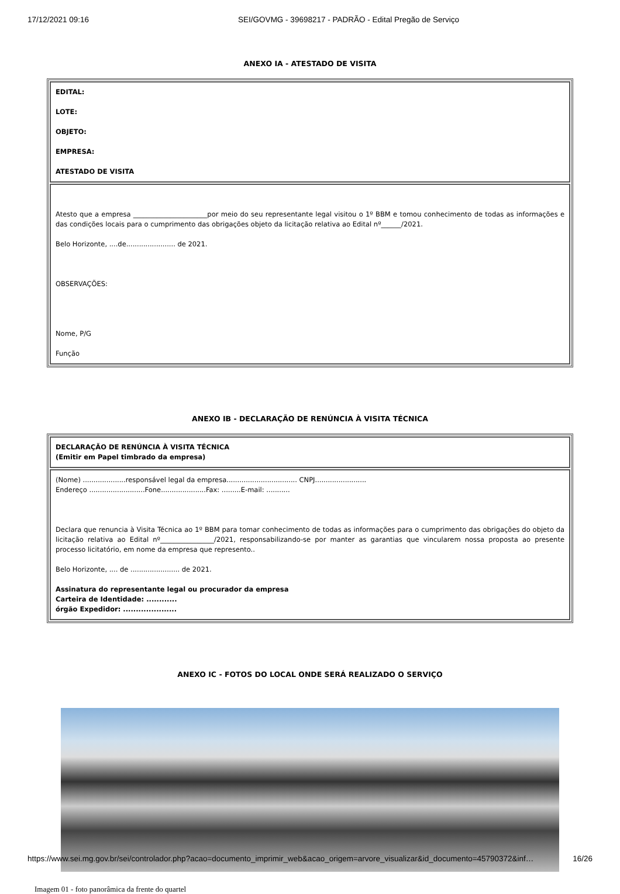17/12/2021 09:16 SEI/GOVMG - 39698217 - PADRÃO - Edital Pregão de Serviço
ANEXO IA - ATESTADO DE VISITA
| EDITAL: LOTE: OBJETO: EMPRESA: ATESTADO DE VISITA |
| Atesto que a empresa ______________________por meio do seu representante legal visitou o 1º BBM e tomou conhecimento de todas as informações e das condições locais para o cumprimento das obrigações objeto da licitação relativa ao Edital nº______/2021. Belo Horizonte, ....de....................... de 2021. OBSERVAÇÕES: Nome, P/G Função |
ANEXO IB - DECLARAÇÃO DE RENÚNCIA À VISITA TÉCNICA
| DECLARAÇÃO DE RENÚNCIA À VISITA TÉCNICA (Emitir em Papel timbrado da empresa) |
| (Nome) ....................responsável legal da empresa................................. CNPJ........................ Endereço ..........................Fone.....................Fax: .........E-mail: ........... Declara que renuncia à Visita Técnica ao 1º BBM para tomar conhecimento de todas as informações para o cumprimento das obrigações do objeto da licitação relativa ao Edital nº________________/2021, responsabilizando-se por manter as garantias que vincularem nossa proposta ao presente processo licitatório, em nome da empresa que represento.. Belo Horizonte, .... de ....................... de 2021. Assinatura do representante legal ou procurador da empresa Carteira de Identidade: ............ órgão Expedidor: ..................... |
ANEXO IC - FOTOS DO LOCAL ONDE SERÁ REALIZADO O SERVIÇO
Imagem 01 - foto panorâmica da frente do quartel
https://www.sei.mg.gov.br/sei/controlador.php?acao=documento_imprimir_web&acao_origem=arvore_visualizar&id_documento=45790372&inf… 16/26